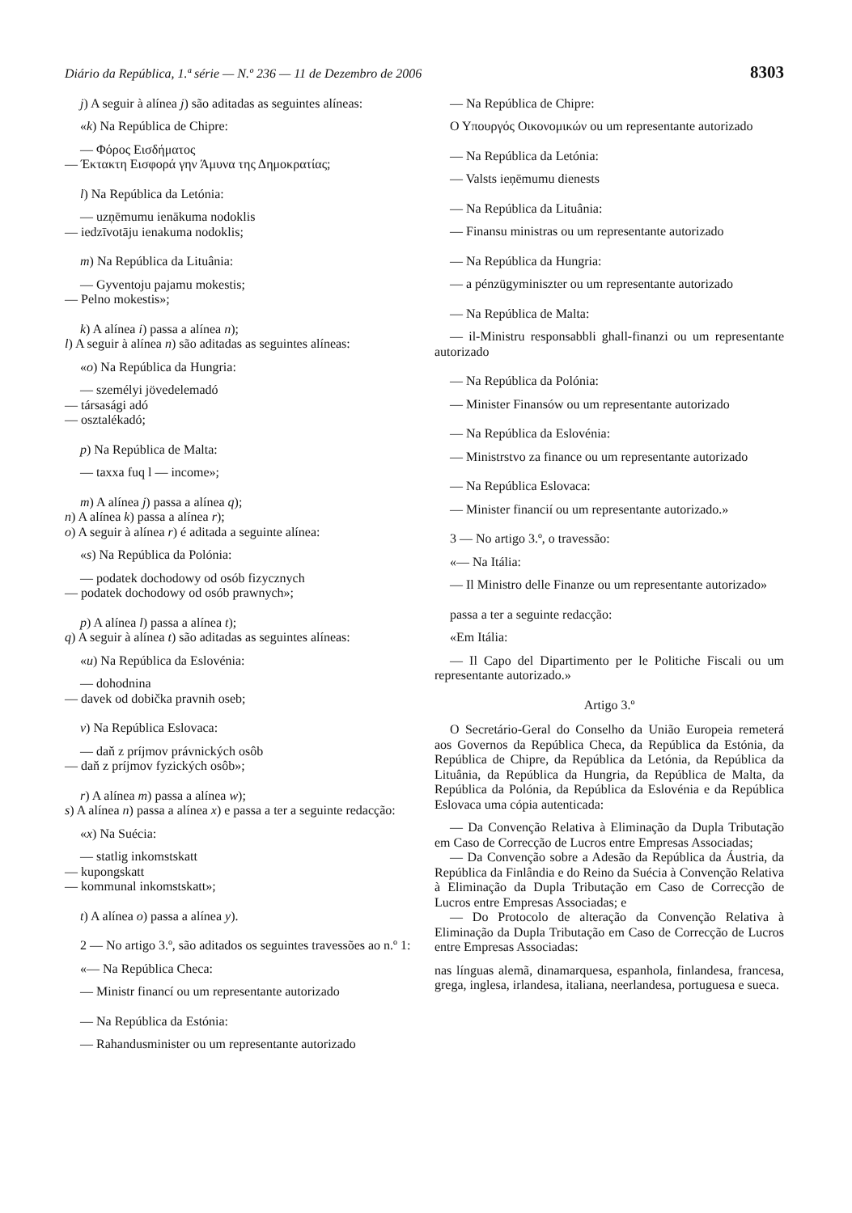Diário da República, 1.ª série — N.º 236 — 11 de Dezembro de 2006 8303
j) A seguir à alínea j) são aditadas as seguintes alíneas:
«k) Na República de Chipre:
— Φόρος Εισδήματος
— Έκτακτη Εισφορά γην Άμυνα της Δημοκρατίας;
l) Na República da Letónia:
— uzņēmumu ienākuma nodoklis
— iedzīvotāju ienakuma nodoklis;
m) Na República da Lituânia:
— Gyventoju pajamu mokestis;
— Pelno mokestis»;
k) A alínea i) passa a alínea n);
l) A seguir à alínea n) são aditadas as seguintes alíneas:
«o) Na República da Hungria:
— személyi jövedelemadó
— társasági adó
— osztalékadó;
p) Na República de Malta:
— taxxa fuq l — income»;
m) A alínea j) passa a alínea q);
n) A alínea k) passa a alínea r);
o) A seguir à alínea r) é aditada a seguinte alínea:
«s) Na República da Polónia:
— podatek dochodowy od osób fizycznych
— podatek dochodowy od osób prawnych»;
p) A alínea l) passa a alínea t);
q) A seguir à alínea t) são aditadas as seguintes alíneas:
«u) Na República da Eslovénia:
— dohodnina
— davek od dobička pravnih oseb;
v) Na República Eslovaca:
— daň z príjmov právnických osôb
— daň z príjmov fyzických osôb»;
r) A alínea m) passa a alínea w);
s) A alínea n) passa a alínea x) e passa a ter a seguinte redacção:
«x) Na Suécia:
— statlig inkomstskatt
— kupongskatt
— kommunal inkomstskatt»;
t) A alínea o) passa a alínea y).
2 — No artigo 3.º, são aditados os seguintes travessões ao n.º 1:
«— Na República Checa:
— Ministr financí ou um representante autorizado
— Na República da Estónia:
— Rahandusminister ou um representante autorizado
— Na República de Chipre:
Ο Υπουργός Οικονομικών ou um representante autorizado
— Na República da Letónia:
— Valsts ieņēmumu dienests
— Na República da Lituânia:
— Finansu ministras ou um representante autorizado
— Na República da Hungria:
— a pénzügyminiszter ou um representante autorizado
— Na República de Malta:
— il-Ministru responsabbli ghall-finanzi ou um representante autorizado
— Na República da Polónia:
— Minister Finansów ou um representante autorizado
— Na República da Eslovénia:
— Ministrstvo za finance ou um representante autorizado
— Na República Eslovaca:
— Minister financií ou um representante autorizado.»
3 — No artigo 3.º, o travessão:
«— Na Itália:
— Il Ministro delle Finanze ou um representante autorizado»
passa a ter a seguinte redacção:
«Em Itália:
— Il Capo del Dipartimento per le Politiche Fiscali ou um representante autorizado.»
Artigo 3.º
O Secretário-Geral do Conselho da União Europeia remeterá aos Governos da República Checa, da República da Estónia, da República de Chipre, da República da Letónia, da República da Lituânia, da República da Hungria, da República de Malta, da República da Polónia, da República da Eslovénia e da República Eslovaca uma cópia autenticada:
— Da Convenção Relativa à Eliminação da Dupla Tributação em Caso de Correcção de Lucros entre Empresas Associadas;
— Da Convenção sobre a Adesão da República da Áustria, da República da Finlândia e do Reino da Suécia à Convenção Relativa à Eliminação da Dupla Tributação em Caso de Correcção de Lucros entre Empresas Associadas; e
— Do Protocolo de alteração da Convenção Relativa à Eliminação da Dupla Tributação em Caso de Correcção de Lucros entre Empresas Associadas:
nas línguas alemã, dinamarquesa, espanhola, finlandesa, francesa, grega, inglesa, irlandesa, italiana, neerlandesa, portuguesa e sueca.